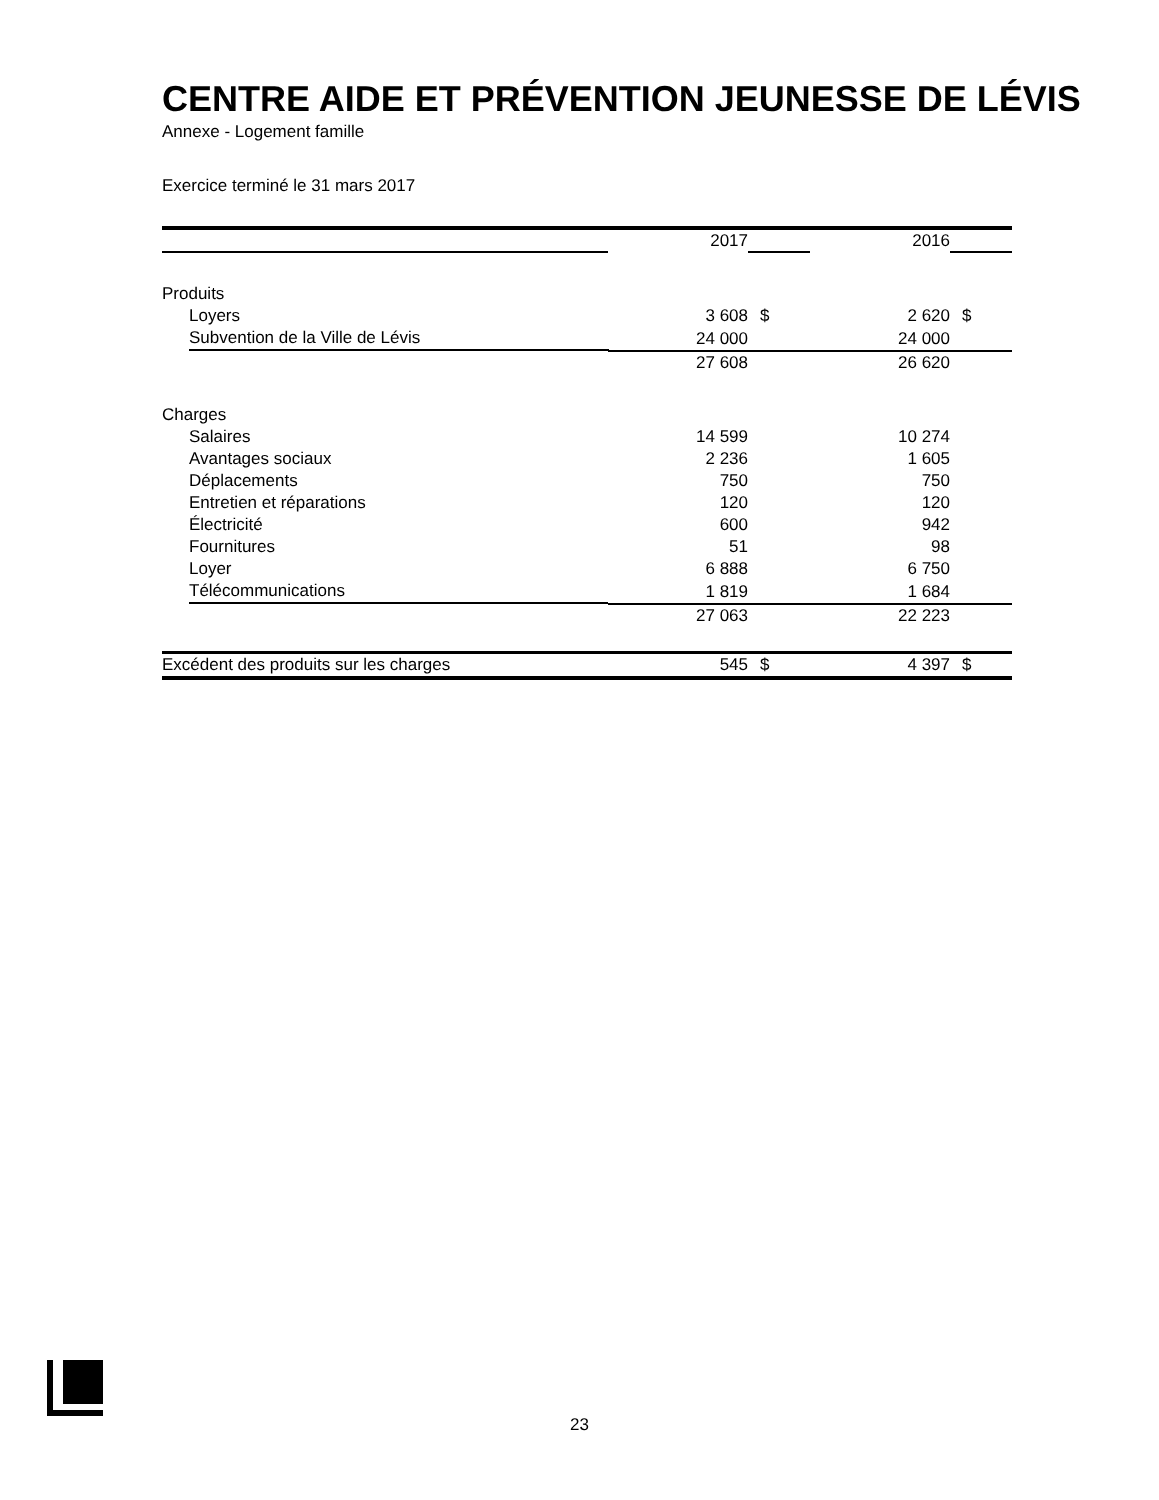CENTRE AIDE ET PRÉVENTION JEUNESSE DE LÉVIS
Annexe - Logement famille
Exercice terminé le 31 mars 2017
| | 2017 | | 2016 | |
| Produits | | | | |
| Loyers | 3 608 | $ | 2 620 | $ |
| Subvention de la Ville de Lévis | 24 000 | | 24 000 | |
| | 27 608 | | 26 620 | |
| Charges | | | | |
| Salaires | 14 599 | | 10 274 | |
| Avantages sociaux | 2 236 | | 1 605 | |
| Déplacements | 750 | | 750 | |
| Entretien et réparations | 120 | | 120 | |
| Électricité | 600 | | 942 | |
| Fournitures | 51 | | 98 | |
| Loyer | 6 888 | | 6 750 | |
| Télécommunications | 1 819 | | 1 684 | |
| | 27 063 | | 22 223 | |
| Excédent des produits sur les charges | 545 | $ | 4 397 | $ |
23